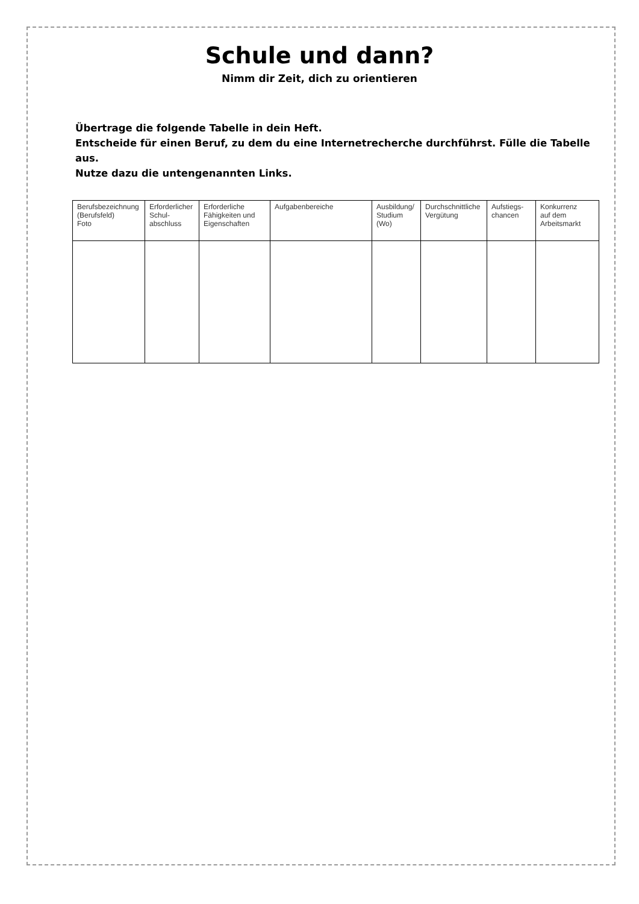Schule und dann?
Nimm dir Zeit, dich zu orientieren
Übertrage die folgende Tabelle in dein Heft.
Entscheide für einen Beruf, zu dem du eine Internetrecherche durchführst. Fülle die Tabelle aus.
Nutze dazu die untengenannten Links.
| Berufsbezeichnung (Berufsfeld) Foto | Erforderlicher Schul- abschluss | Erforderliche Fähigkeiten und Eigenschaften | Aufgabenbereiche | Ausbildung/ Studium (Wo) | Durchschnittliche Vergütung | Aufstiegs- chancen | Konkurrenz auf dem Arbeitsmarkt |
| --- | --- | --- | --- | --- | --- | --- | --- |